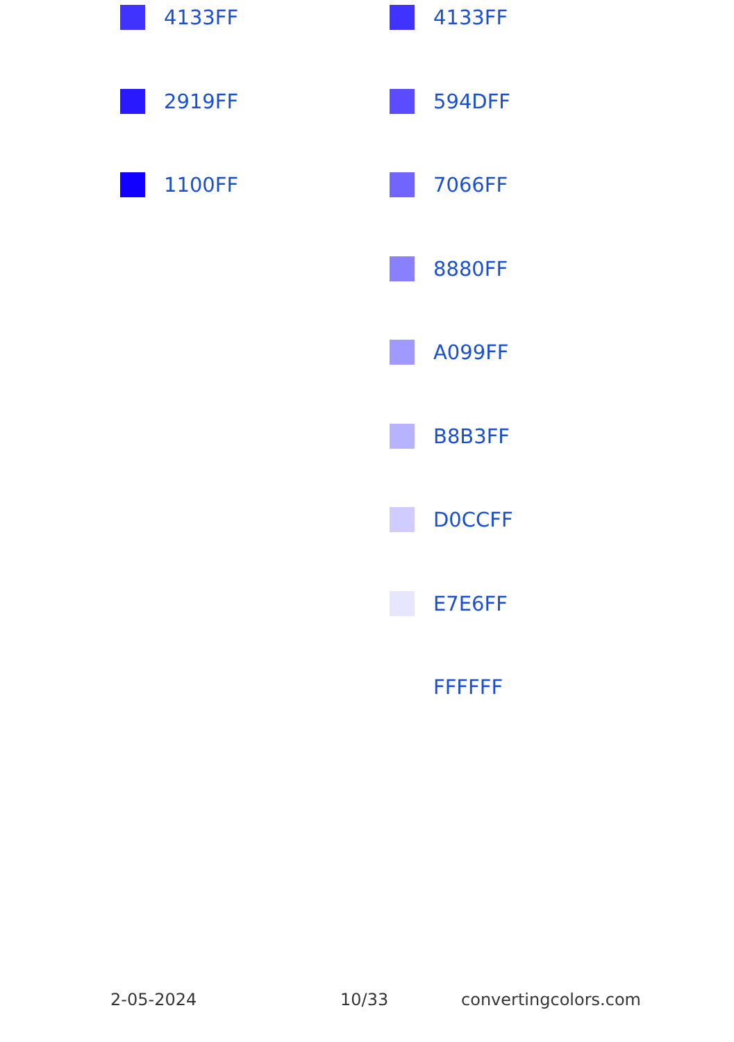4133FF
2919FF
1100FF
4133FF
594DFF
7066FF
8880FF
A099FF
B8B3FF
D0CCFF
E7E6FF
FFFFFF
2-05-2024 10/33 convertingcolors.com